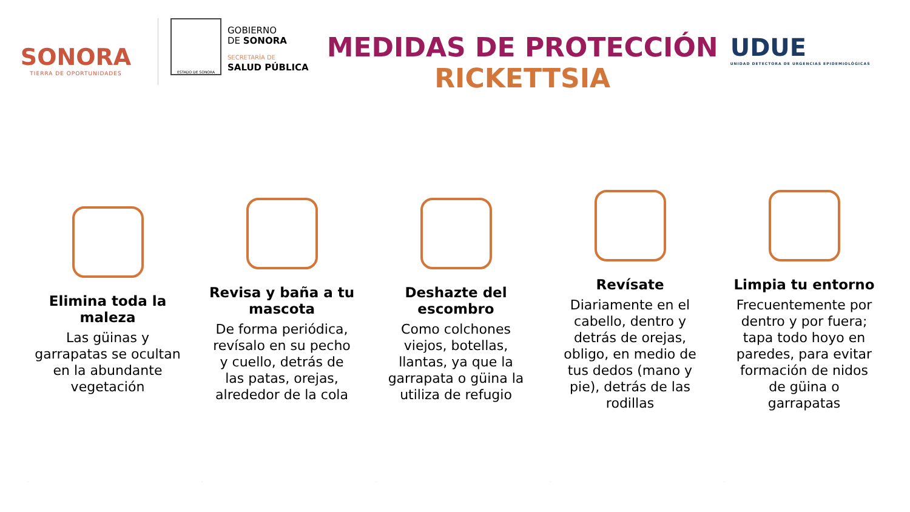SONORA
TIERRA DE OPORTUNIDADES
ESTADO DE SONORA
GOBIERNO
DE SONORA
SECRETARÍA DE
SALUD PÚBLICA
MEDIDAS DE PROTECCIÓN
RICKETTSIA
UDUE
UNIDAD DETECTORA DE URGENCIAS EPIDEMIOLÓGICAS
Elimina toda la maleza
Las güinas y garrapatas se ocultan en la abundante vegetación
Revisa y baña a tu mascota
De forma periódica, revísalo en su pecho y cuello, detrás de las patas, orejas, alrededor de la cola
Deshazte del escombro
Como colchones viejos, botellas, llantas, ya que la garrapata o güina la utiliza de refugio
Revísate
Diariamente en el cabello, dentro y detrás de orejas, obligo, en medio de tus dedos (mano y pie), detrás de las rodillas
Limpia tu entorno
Frecuentemente por dentro y por fuera; tapa todo hoyo en paredes, para evitar formación de nidos de güina o garrapatas